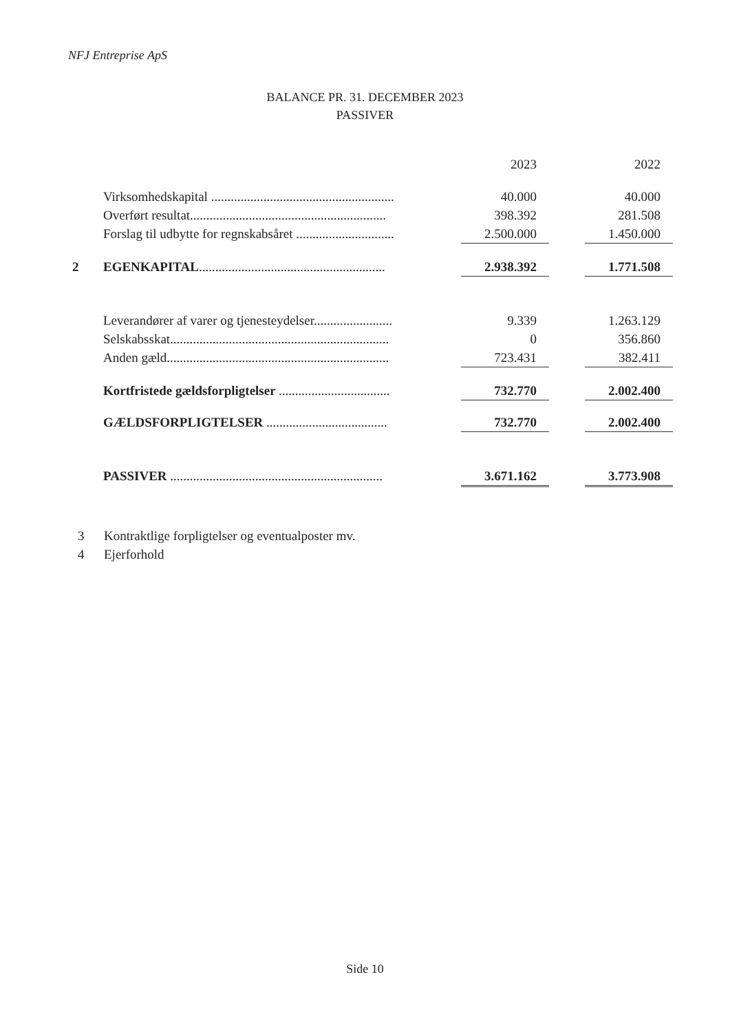NFJ Entreprise ApS
BALANCE PR. 31. DECEMBER 2023
PASSIVER
| | | 2023 | | 2022 |
| --- | --- | --- | --- | --- |
| | Virksomhedskapital ........................................................ | 40.000 | | 40.000 |
| | Overført resultat............................................................ | 398.392 | | 281.508 |
| | Forslag til udbytte for regnskabsåret .............................. | 2.500.000 | | 1.450.000 |
| 2 | EGENKAPITAL ......................................................... | 2.938.392 | | 1.771.508 |
| | Leverandører af varer og tjenesteydelser........................ | 9.339 | | 1.263.129 |
| | Selskabsskat................................................................... | 0 | | 356.860 |
| | Anden gæld.................................................................... | 723.431 | | 382.411 |
| | Kortfristede gældsforpligtelser .................................. | 732.770 | | 2.002.400 |
| | GÆLDSFORPLIGTELSER ..................................... | 732.770 | | 2.002.400 |
| | PASSIVER ................................................................. | 3.671.162 | | 3.773.908 |
3 Kontraktlige forpligtelser og eventualposter mv.
4 Ejerforhold
Side 10